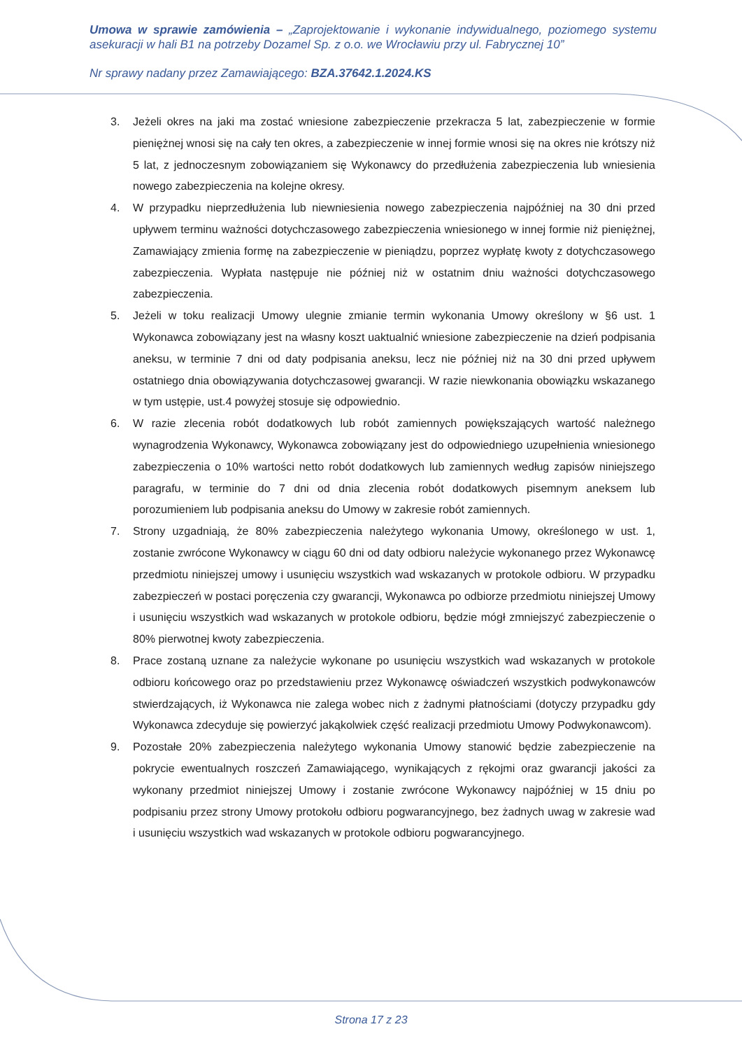Umowa w sprawie zamówienia – „Zaprojektowanie i wykonanie indywidualnego, poziomego systemu asekuracji w hali B1 na potrzeby Dozamel Sp. z o.o. we Wrocławiu przy ul. Fabrycznej 10”
Nr sprawy nadany przez Zamawiającego: BZA.37642.1.2024.KS
3. Jeżeli okres na jaki ma zostać wniesione zabezpieczenie przekracza 5 lat, zabezpieczenie w formie pieniężnej wnosi się na cały ten okres, a zabezpieczenie w innej formie wnosi się na okres nie krótszy niż 5 lat, z jednoczesnym zobowiązaniem się Wykonawcy do przedłużenia zabezpieczenia lub wniesienia nowego zabezpieczenia na kolejne okresy.
4. W przypadku nieprzedłużenia lub niewniesienia nowego zabezpieczenia najpóźniej na 30 dni przed upływem terminu ważności dotychczasowego zabezpieczenia wniesionego w innej formie niż pieniężnej, Zamawiający zmienia formę na zabezpieczenie w pieniądzu, poprzez wypłatę kwoty z dotychczasowego zabezpieczenia. Wypłata następuje nie później niż w ostatnim dniu ważności dotychczasowego zabezpieczenia.
5. Jeżeli w toku realizacji Umowy ulegnie zmianie termin wykonania Umowy określony w §6 ust. 1 Wykonawca zobowiązany jest na własny koszt uaktualnić wniesione zabezpieczenie na dzień podpisania aneksu, w terminie 7 dni od daty podpisania aneksu, lecz nie później niż na 30 dni przed upływem ostatniego dnia obowiązywania dotychczasowej gwarancji. W razie niewkonania obowiązku wskazanego w tym ustępie, ust.4 powyżej stosuje się odpowiednio.
6. W razie zlecenia robót dodatkowych lub robót zamiennych powiększających wartość należnego wynagrodzenia Wykonawcy, Wykonawca zobowiązany jest do odpowiedniego uzupełnienia wniesionego zabezpieczenia o 10% wartości netto robót dodatkowych lub zamiennych według zapisów niniejszego paragrafu, w terminie do 7 dni od dnia zlecenia robót dodatkowych pisemnym aneksem lub porozumieniem lub podpisania aneksu do Umowy w zakresie robót zamiennych.
7. Strony uzgadniają, że 80% zabezpieczenia należytego wykonania Umowy, określonego w ust. 1, zostanie zwrócone Wykonawcy w ciągu 60 dni od daty odbioru należycie wykonanego przez Wykonawcę przedmiotu niniejszej umowy i usunięciu wszystkich wad wskazanych w protokole odbioru. W przypadku zabezpieczeń w postaci poręczenia czy gwarancji, Wykonawca po odbiorze przedmiotu niniejszej Umowy i usunięciu wszystkich wad wskazanych w protokole odbioru, będzie mógł zmniejszyć zabezpieczenie o 80% pierwotnej kwoty zabezpieczenia.
8. Prace zostaną uznane za należycie wykonane po usunięciu wszystkich wad wskazanych w protokole odbioru końcowego oraz po przedstawieniu przez Wykonawcę oświadczeń wszystkich podwykonawców stwierdzających, iż Wykonawca nie zalega wobec nich z żadnymi płatnościami (dotyczy przypadku gdy Wykonawca zdecyduje się powierzyć jakąkolwiek część realizacji przedmiotu Umowy Podwykonawcom).
9. Pozostałe 20% zabezpieczenia należytego wykonania Umowy stanowić będzie zabezpieczenie na pokrycie ewentualnych roszczeń Zamawiającego, wynikających z rękojmi oraz gwarancji jakości za wykonany przedmiot niniejszej Umowy i zostanie zwrócone Wykonawcy najpóźniej w 15 dniu po podpisaniu przez strony Umowy protokołu odbioru pogwarancyjnego, bez żadnych uwag w zakresie wad i usunięciu wszystkich wad wskazanych w protokole odbioru pogwarancyjnego.
Strona 17 z 23